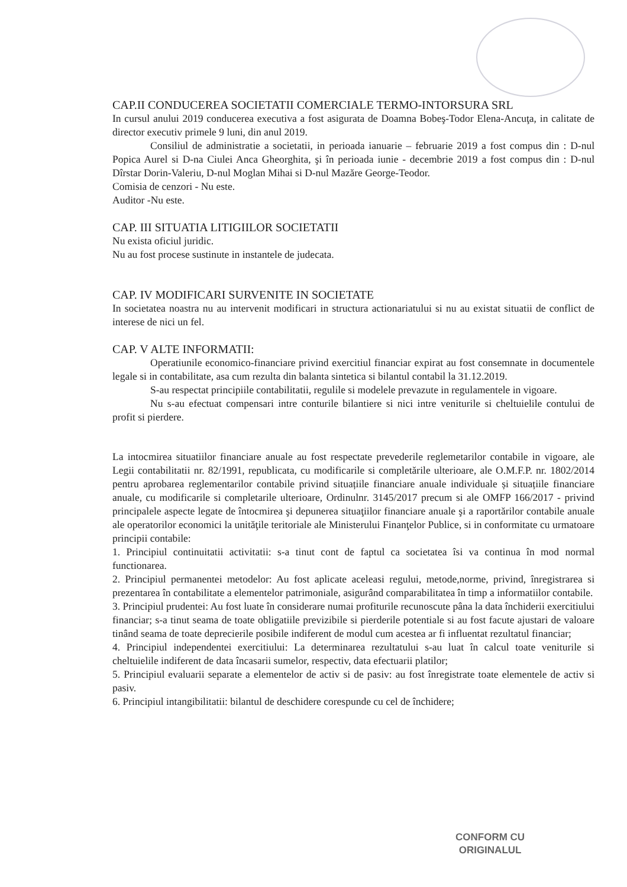CAP.II CONDUCEREA SOCIETATII COMERCIALE TERMO-INTORSURA SRL
In cursul anului 2019 conducerea executiva a fost asigurata de Doamna Bobeş-Todor Elena-Ancuţa, in calitate de director executiv primele 9 luni, din anul 2019.
Consiliul de administratie a societatii, in perioada ianuarie – februarie 2019 a fost compus din : D-nul Popica Aurel si D-na Ciulei Anca Gheorghita, şi în perioada iunie - decembrie 2019 a fost compus din : D-nul Dîrstar Dorin-Valeriu, D-nul Moglan Mihai si D-nul Mazăre George-Teodor.
Comisia de cenzori - Nu este.
Auditor -Nu este.
CAP. III SITUATIA LITIGIILOR SOCIETATII
Nu exista oficiul juridic.
Nu au fost procese sustinute in instantele de judecata.
CAP. IV MODIFICARI SURVENITE IN SOCIETATE
In societatea noastra nu au intervenit modificari in structura actionariatului si nu au existat situatii de conflict de interese de nici un fel.
CAP. V ALTE INFORMATII:
Operatiunile economico-financiare privind exercitiul financiar expirat au fost consemnate in documentele legale si in contabilitate, asa cum rezulta din balanta sintetica si bilantul contabil la 31.12.2019.
S-au respectat principiile contabilitatii, regulile si modelele prevazute in regulamentele in vigoare.
Nu s-au efectuat compensari intre conturile bilantiere si nici intre veniturile si cheltuielile contului de profit si pierdere.
La intocmirea situatiilor financiare anuale au fost respectate prevederile reglemetarilor contabile in vigoare, ale Legii contabilitatii nr. 82/1991, republicata, cu modificarile si completările ulterioare, ale O.M.F.P. nr. 1802/2014 pentru aprobarea reglementarilor contabile privind situațiile financiare anuale individuale și situațiile financiare anuale, cu modificarile si completarile ulterioare, Ordinulnr. 3145/2017 precum si ale OMFP 166/2017 - privind principalele aspecte legate de întocmirea şi depunerea situaţiilor financiare anuale şi a raportărilor contabile anuale ale operatorilor economici la unităţile teritoriale ale Ministerului Finanţelor Publice, si in conformitate cu urmatoare principii contabile:
1. Principiul continuitatii activitatii: s-a tinut cont de faptul ca societatea îsi va continua în mod normal functionarea.
2. Principiul permanentei metodelor: Au fost aplicate aceleasi regului, metode,norme, privind, înregistrarea si prezentarea în contabilitate a elementelor patrimoniale, asigurând comparabilitatea în timp a informatiilor contabile.
3. Principiul prudentei: Au fost luate în considerare numai profiturile recunoscute pâna la data închiderii exercitiului financiar; s-a tinut seama de toate obligatiile previzibile si pierderile potentiale si au fost facute ajustari de valoare tinând seama de toate deprecierile posibile indiferent de modul cum acestea ar fi influentat rezultatul financiar;
4. Principiul independentei exercitiului: La determinarea rezultatului s-au luat în calcul toate veniturile si cheltuielile indiferent de data încasarii sumelor, respectiv, data efectuarii platilor;
5. Principiul evaluarii separate a elementelor de activ si de pasiv: au fost înregistrate toate elementele de activ si pasiv.
6. Principiul intangibilitatii: bilantul de deschidere corespunde cu cel de închidere;
CONFORM CU
ORIGINALUL